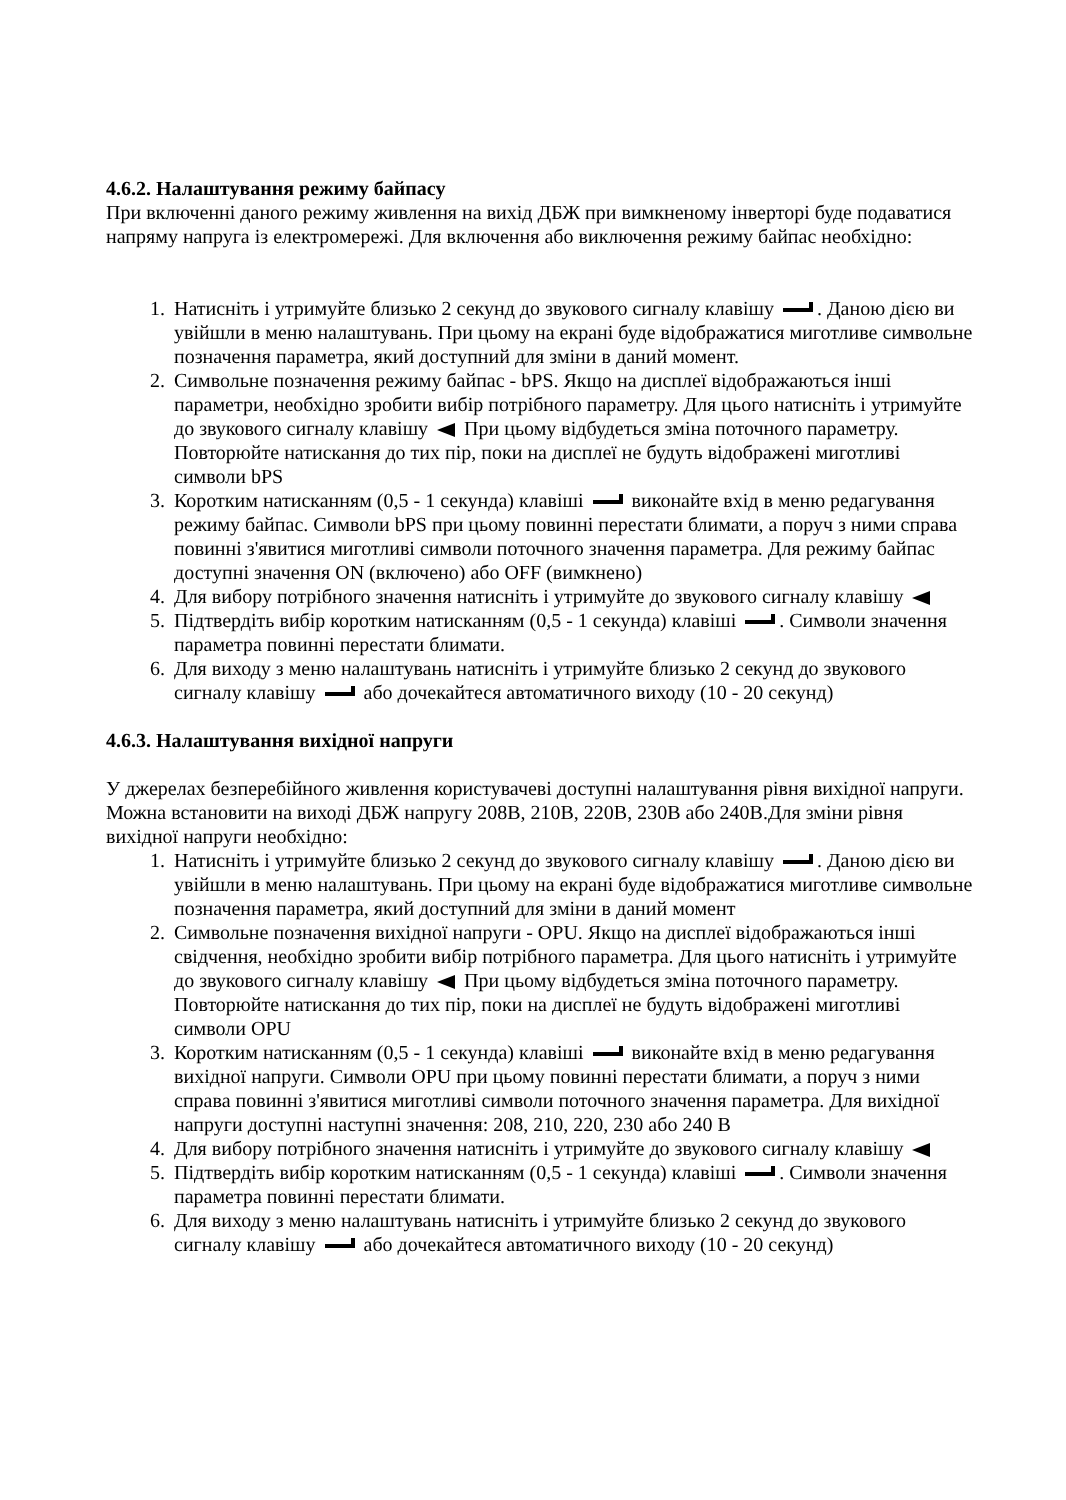4.6.2. Налаштування режиму байпасу
При включенні даного режиму живлення на вихід ДБЖ при вимкненому інверторі буде подаватися напряму напруга із електромережі. Для включення або виключення режиму байпас необхідно:
1. Натисніть і утримуйте близько 2 секунд до звукового сигналу клавішу . Даною дією ви увійшли в меню налаштувань. При цьому на екрані буде відображатися миготливе символьне позначення параметра, який доступний для зміни в даний момент.
2. Символьне позначення режиму байпас - bPS. Якщо на дисплеї відображаються інші параметри, необхідно зробити вибір потрібного параметру. Для цього натисніть і утримуйте до звукового сигналу клавішу При цьому відбудеться зміна поточного параметру. Повторюйте натискання до тих пір, поки на дисплеї не будуть відображені миготливі символи bPS
3. Коротким натисканням (0,5 - 1 секунда) клавіші виконайте вхід в меню редагування режиму байпас. Символи bPS при цьому повинні перестати блимати, а поруч з ними справа повинні з'явитися миготливі символи поточного значення параметра. Для режиму байпас доступні значення ON (включено) або OFF (вимкнено)
4. Для вибору потрібного значення натисніть і утримуйте до звукового сигналу клавішу
5. Підтвердіть вибір коротким натисканням (0,5 - 1 секунда) клавіші . Символи значення параметра повинні перестати блимати.
6. Для виходу з меню налаштувань натисніть і утримуйте близько 2 секунд до звукового сигналу клавішу або дочекайтеся автоматичного виходу (10 - 20 секунд)
4.6.3. Налаштування вихідної напруги
У джерелах безперебійного живлення користувачеві доступні налаштування рівня вихідної напруги. Можна встановити на виході ДБЖ напругу 208В, 210В, 220В, 230В або 240В.Для зміни рівня вихідної напруги необхідно:
1. Натисніть і утримуйте близько 2 секунд до звукового сигналу клавішу . Даною дією ви увійшли в меню налаштувань. При цьому на екрані буде відображатися миготливе символьне позначення параметра, який доступний для зміни в даний момент
2. Символьне позначення вихідної напруги - OPU. Якщо на дисплеї відображаються інші свідчення, необхідно зробити вибір потрібного параметра. Для цього натисніть і утримуйте до звукового сигналу клавішу При цьому відбудеться зміна поточного параметру. Повторюйте натискання до тих пір, поки на дисплеї не будуть відображені миготливі символи OPU
3. Коротким натисканням (0,5 - 1 секунда) клавіші виконайте вхід в меню редагування вихідної напруги. Символи OPU при цьому повинні перестати блимати, а поруч з ними справа повинні з'явитися миготливі символи поточного значення параметра. Для вихідної напруги доступні наступні значення: 208, 210, 220, 230 або 240 В
4. Для вибору потрібного значення натисніть і утримуйте до звукового сигналу клавішу
5. Підтвердіть вибір коротким натисканням (0,5 - 1 секунда) клавіші . Символи значення параметра повинні перестати блимати.
6. Для виходу з меню налаштувань натисніть і утримуйте близько 2 секунд до звукового сигналу клавішу або дочекайтеся автоматичного виходу (10 - 20 секунд)